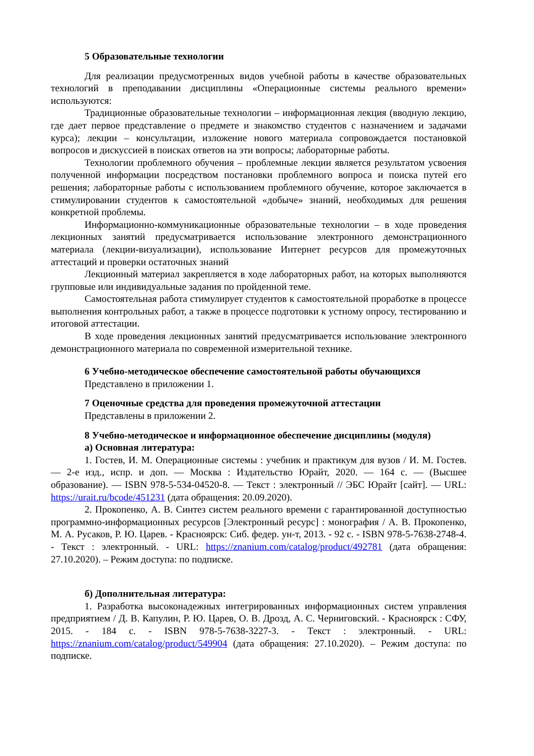5 Образовательные технологии
Для реализации предусмотренных видов учебной работы в качестве образовательных технологий в преподавании дисциплины «Операционные системы реального времени» используются:
Традиционные образовательные технологии – информационная лекция (вводную лекцию, где дает первое представление о предмете и знакомство студентов с назначением и задачами курса); лекции – консультации, изложение нового материала сопровождается постановкой вопросов и дискуссией в поисках ответов на эти вопросы; лабораторные работы.
Технологии проблемного обучения – проблемные лекции является результатом усвоения полученной информации посредством постановки проблемного вопроса и поиска путей его решения; лабораторные работы с использованием проблемного обучение, которое заключается в стимулировании студентов к самостоятельной «добыче» знаний, необходимых для решения конкретной проблемы.
Информационно-коммуникационные образовательные технологии – в ходе проведения лекционных занятий предусматривается использование электронного демонстрационного материала (лекции-визуализации), использование Интернет ресурсов для промежуточных аттестаций и проверки остаточных знаний
Лекционный материал закрепляется в ходе лабораторных работ, на которых выполняются групповые или индивидуальные задания по пройденной теме.
Самостоятельная работа стимулирует студентов к самостоятельной проработке в процессе выполнения контрольных работ, а также в процессе подготовки к устному опросу, тестированию и итоговой аттестации.
В ходе проведения лекционных занятий предусматривается использование электронного демонстрационного материала по современной измерительной технике.
6 Учебно-методическое обеспечение самостоятельной работы обучающихся
Представлено в приложении 1.
7 Оценочные средства для проведения промежуточной аттестации
Представлены в приложении 2.
8 Учебно-методическое и информационное обеспечение дисциплины (модуля)
а) Основная литература:
1. Гостев, И. М. Операционные системы : учебник и практикум для вузов / И. М. Гостев. — 2-е изд., испр. и доп. — Москва : Издательство Юрайт, 2020. — 164 с. — (Высшее образование). — ISBN 978-5-534-04520-8. — Текст : электронный // ЭБС Юрайт [сайт]. — URL: https://urait.ru/bcode/451231 (дата обращения: 20.09.2020).
2. Прокопенко, А. В. Синтез систем реального времени с гарантированной доступностью программно-информационных ресурсов [Электронный ресурс] : монография / А. В. Прокопенко, М. А. Русаков, Р. Ю. Царев. - Красноярск: Сиб. федер. ун-т, 2013. - 92 с. - ISBN 978-5-7638-2748-4. - Текст : электронный. - URL: https://znanium.com/catalog/product/492781 (дата обращения: 27.10.2020). – Режим доступа: по подписке.
б) Дополнительная литература:
1. Разработка высоконадежных интегрированных информационных систем управления предприятием / Д. В. Капулин, Р. Ю. Царев, О. В. Дрозд, А. С. Черниговский. - Красноярск : СФУ, 2015. - 184 с. - ISBN 978-5-7638-3227-3. - Текст : электронный. - URL: https://znanium.com/catalog/product/549904 (дата обращения: 27.10.2020). – Режим доступа: по подписке.